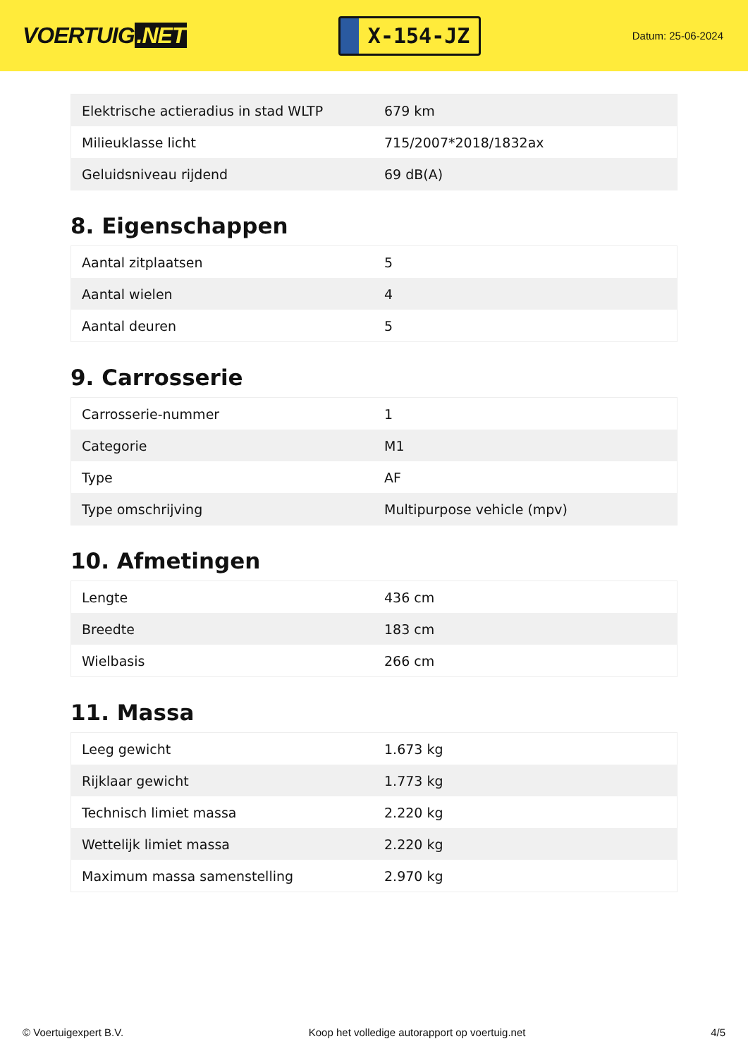VOERTUIG.NET
X-154-JZ
Datum: 25-06-2024
| Elektrische actieradius in stad WLTP | 679 km |
| Milieuklasse licht | 715/2007*2018/1832ax |
| Geluidsniveau rijdend | 69 dB(A) |
8. Eigenschappen
| Aantal zitplaatsen | 5 |
| Aantal wielen | 4 |
| Aantal deuren | 5 |
9. Carrosserie
| Carrosserie-nummer | 1 |
| Categorie | M1 |
| Type | AF |
| Type omschrijving | Multipurpose vehicle (mpv) |
10. Afmetingen
| Lengte | 436 cm |
| Breedte | 183 cm |
| Wielbasis | 266 cm |
11. Massa
| Leeg gewicht | 1.673 kg |
| Rijklaar gewicht | 1.773 kg |
| Technisch limiet massa | 2.220 kg |
| Wettelijk limiet massa | 2.220 kg |
| Maximum massa samenstelling | 2.970 kg |
© Voertuigexpert B.V. Koop het volledige autorapport op voertuig.net 4/5